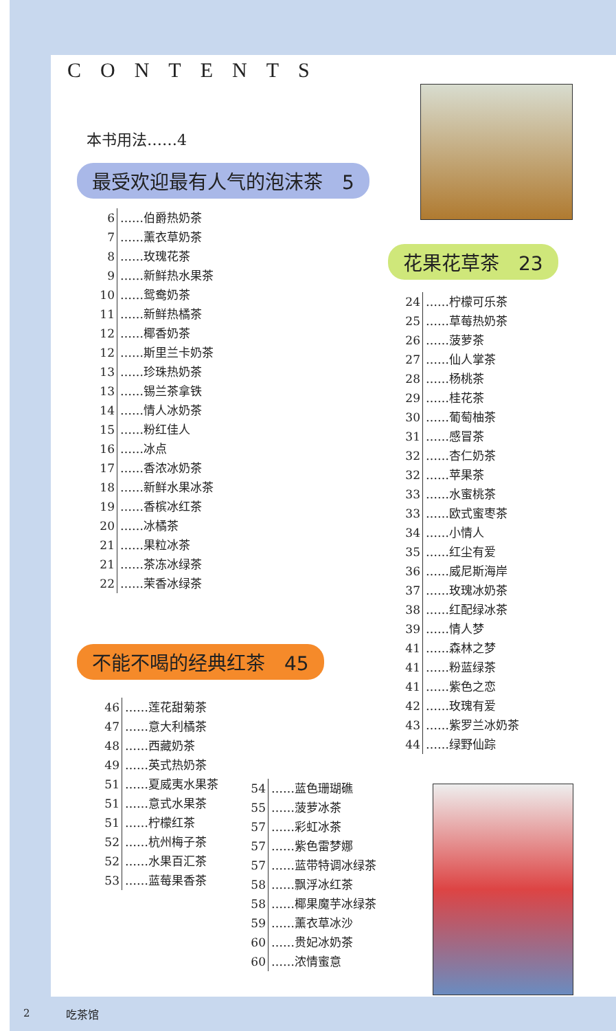CONTENTS
本书用法……4
最受欢迎最有人气的泡沫茶　5
6 ……伯爵热奶茶
7 ……薰衣草奶茶
8 ……玫瑰花茶
9 ……新鲜热水果茶
10 ……鸳鸯奶茶
11 ……新鲜热橘茶
12 ……椰香奶茶
12 ……斯里兰卡奶茶
13 ……珍珠热奶茶
13 ……锡兰茶拿铁
14 ……情人冰奶茶
15 ……粉红佳人
16 ……冰点
17 ……香浓冰奶茶
18 ……新鲜水果冰茶
19 ……香槟冰红茶
20 ……冰橘茶
21 ……果粒冰茶
21 ……茶冻冰绿茶
22 ……茉香冰绿茶
花果花草茶　23
24 ……柠檬可乐茶
25 ……草莓热奶茶
26 ……菠萝茶
27 ……仙人掌茶
28 ……杨桃茶
29 ……桂花茶
30 ……葡萄柚茶
31 ……感冒茶
32 ……杏仁奶茶
32 ……苹果茶
33 ……水蜜桃茶
33 ……欧式蜜枣茶
34 ……小情人
35 ……红尘有爱
36 ……威尼斯海岸
37 ……玫瑰冰奶茶
38 ……红配绿冰茶
39 ……情人梦
41 ……森林之梦
41 ……粉蓝绿茶
41 ……紫色之恋
42 ……玫瑰有爱
43 ……紫罗兰冰奶茶
44 ……绿野仙踪
不能不喝的经典红茶　45
46 ……莲花甜菊茶
47 ……意大利橘茶
48 ……西藏奶茶
49 ……英式热奶茶
51 ……夏威夷水果茶
51 ……意式水果茶
51 ……柠檬红茶
52 ……杭州梅子茶
52 ……水果百汇茶
53 ……蓝莓果香茶
54 ……蓝色珊瑚礁
55 ……菠萝冰茶
57 ……彩虹冰茶
57 ……紫色雷梦娜
57 ……蓝带特调冰绿茶
58 ……飘浮冰红茶
58 ……椰果魔芋冰绿茶
59 ……薰衣草冰沙
60 ……贵妃冰奶茶
60 ……浓情蜜意
2 吃茶馆